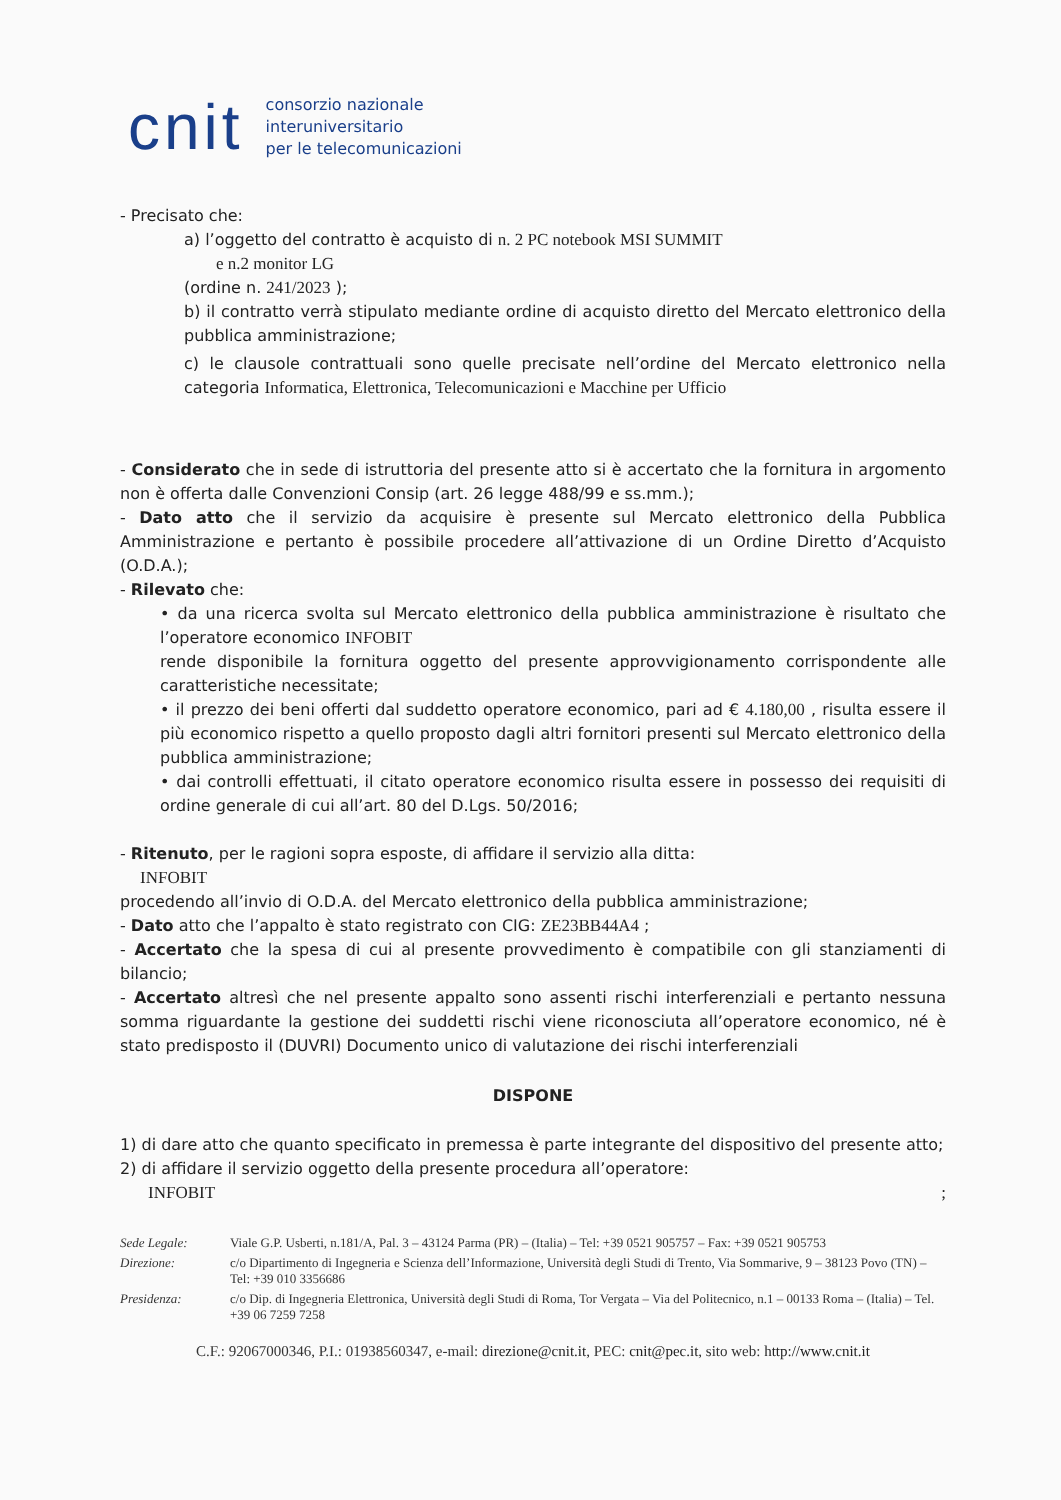cnit
consorzio nazionale
interuniversitario
per le telecomunicazioni
- Precisato che:
a) l’oggetto del contratto è acquisto di n. 2 PC notebook MSI SUMMIT
e n.2 monitor LG
(ordine n. 241/2023 );
b) il contratto verrà stipulato mediante ordine di acquisto diretto del Mercato elettronico della pubblica amministrazione;
c) le clausole contrattuali sono quelle precisate nell’ordine del Mercato elettronico nella categoria Informatica, Elettronica, Telecomunicazioni e Macchine per Ufficio
- Considerato che in sede di istruttoria del presente atto si è accertato che la fornitura in argomento non è offerta dalle Convenzioni Consip (art. 26 legge 488/99 e ss.mm.);
- Dato atto che il servizio da acquisire è presente sul Mercato elettronico della Pubblica Amministrazione e pertanto è possibile procedere all’attivazione di un Ordine Diretto d’Acquisto (O.D.A.);
- Rilevato che:
• da una ricerca svolta sul Mercato elettronico della pubblica amministrazione è risultato che l’operatore economico INFOBIT
rende disponibile la fornitura oggetto del presente approvvigionamento corrispondente alle caratteristiche necessitate;
• il prezzo dei beni offerti dal suddetto operatore economico, pari ad € 4.180,00 , risulta essere il più economico rispetto a quello proposto dagli altri fornitori presenti sul Mercato elettronico della pubblica amministrazione;
• dai controlli effettuati, il citato operatore economico risulta essere in possesso dei requisiti di ordine generale di cui all’art. 80 del D.Lgs. 50/2016;
- Ritenuto, per le ragioni sopra esposte, di affidare il servizio alla ditta:
INFOBIT
procedendo all’invio di O.D.A. del Mercato elettronico della pubblica amministrazione;
- Dato atto che l’appalto è stato registrato con CIG: ZE23BB44A4 ;
- Accertato che la spesa di cui al presente provvedimento è compatibile con gli stanziamenti di bilancio;
- Accertato altresì che nel presente appalto sono assenti rischi interferenziali e pertanto nessuna somma riguardante la gestione dei suddetti rischi viene riconosciuta all’operatore economico, né è stato predisposto il (DUVRI) Documento unico di valutazione dei rischi interferenziali
DISPONE
1) di dare atto che quanto specificato in premessa è parte integrante del dispositivo del presente atto;
2) di affidare il servizio oggetto della presente procedura all’operatore:
INFOBIT ;
| Sede Legale: | Viale G.P. Usberti, n.181/A, Pal. 3 – 43124 Parma (PR) – (Italia) – Tel: +39 0521 905757 – Fax: +39 0521 905753 |
| Direzione: | c/o Dipartimento di Ingegneria e Scienza dell’Informazione, Università degli Studi di Trento, Via Sommarive, 9 – 38123 Povo (TN) – Tel: +39 010 3356686 |
| Presidenza: | c/o Dip. di Ingegneria Elettronica, Università degli Studi di Roma, Tor Vergata – Via del Politecnico, n.1 – 00133 Roma – (Italia) – Tel. +39 06 7259 7258 |
C.F.: 92067000346, P.I.: 01938560347, e-mail: direzione@cnit.it, PEC: cnit@pec.it, sito web: http://www.cnit.it